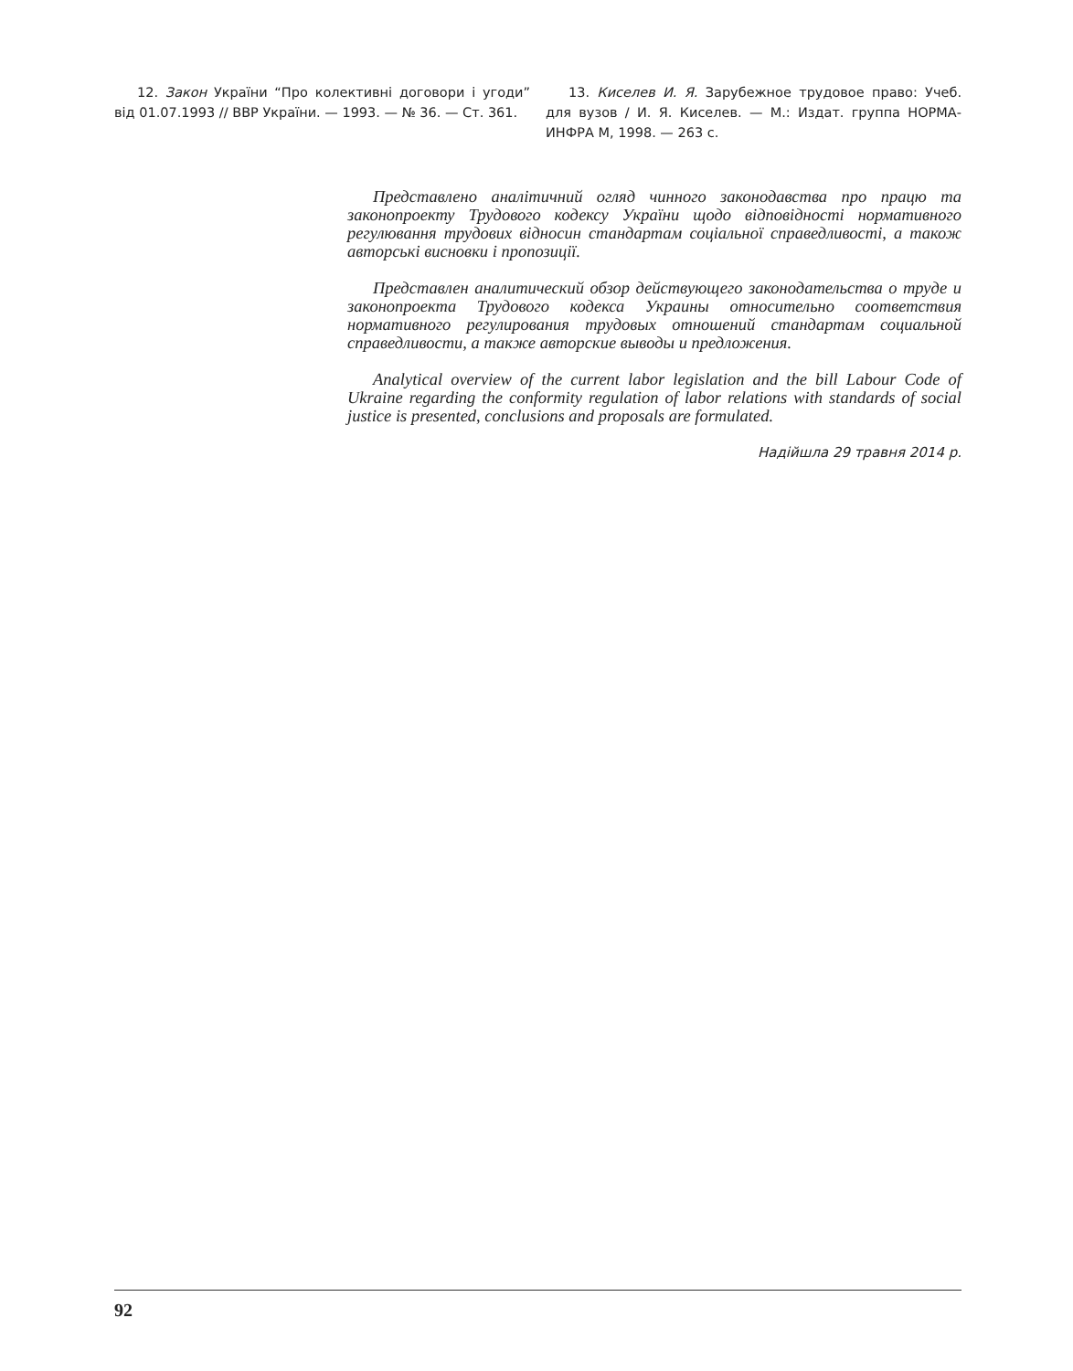12. Закон України “Про колективні договори і угоди” від 01.07.1993 // ВВР України. — 1993. — № 36. — Ст. 361.
13. Киселев И. Я. Зарубежное трудовое право: Учеб. для вузов / И. Я. Киселев. — М.: Издат. группа НОРМА-ИНФРА М, 1998. — 263 с.
Представлено аналітичний огляд чинного законодавства про працю та законопроекту Трудового кодексу України щодо відповідності нормативного регулювання трудових відносин стандартам соціальної справедливості, а також авторські висновки і пропозиції.
Представлен аналитический обзор действующего законодательства о труде и законопроекта Трудового кодекса Украины относительно соответствия нормативного регулирования трудовых отношений стандартам социальной справедливости, а также авторские выводы и предложения.
Analytical overview of the current labor legislation and the bill Labour Code of Ukraine regarding the conformity regulation of labor relations with standards of social justice is presented, conclusions and proposals are formulated.
Надійшла 29 травня 2014 р.
92